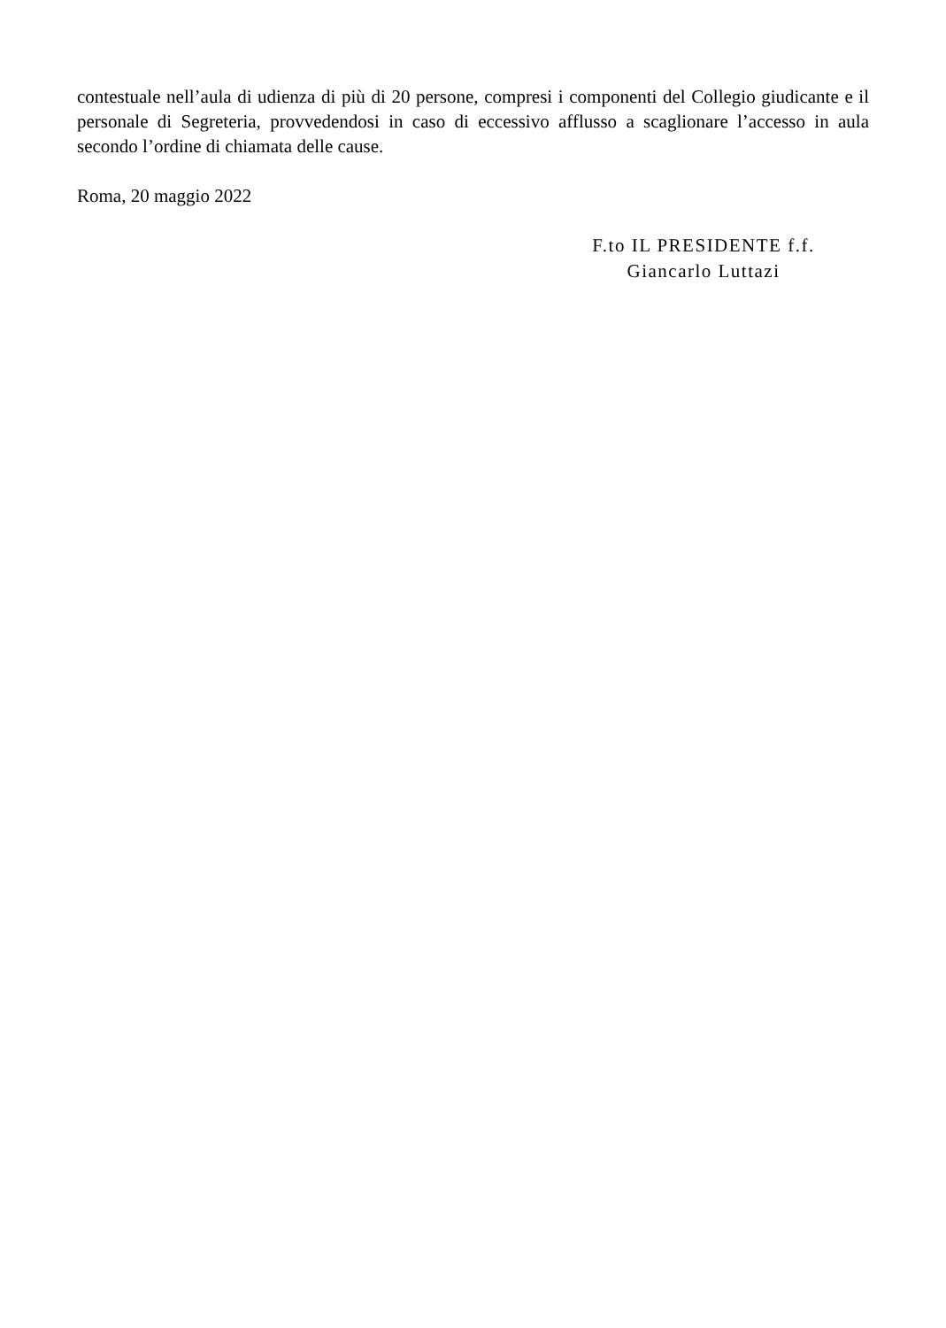contestuale nell’aula di udienza di più di 20 persone, compresi i componenti del Collegio giudicante e il personale di Segreteria, provvedendosi in caso di eccessivo afflusso a scaglionare l’accesso in aula secondo l’ordine di chiamata delle cause.
Roma, 20 maggio 2022
F.to IL PRESIDENTE f.f.
Giancarlo Luttazi